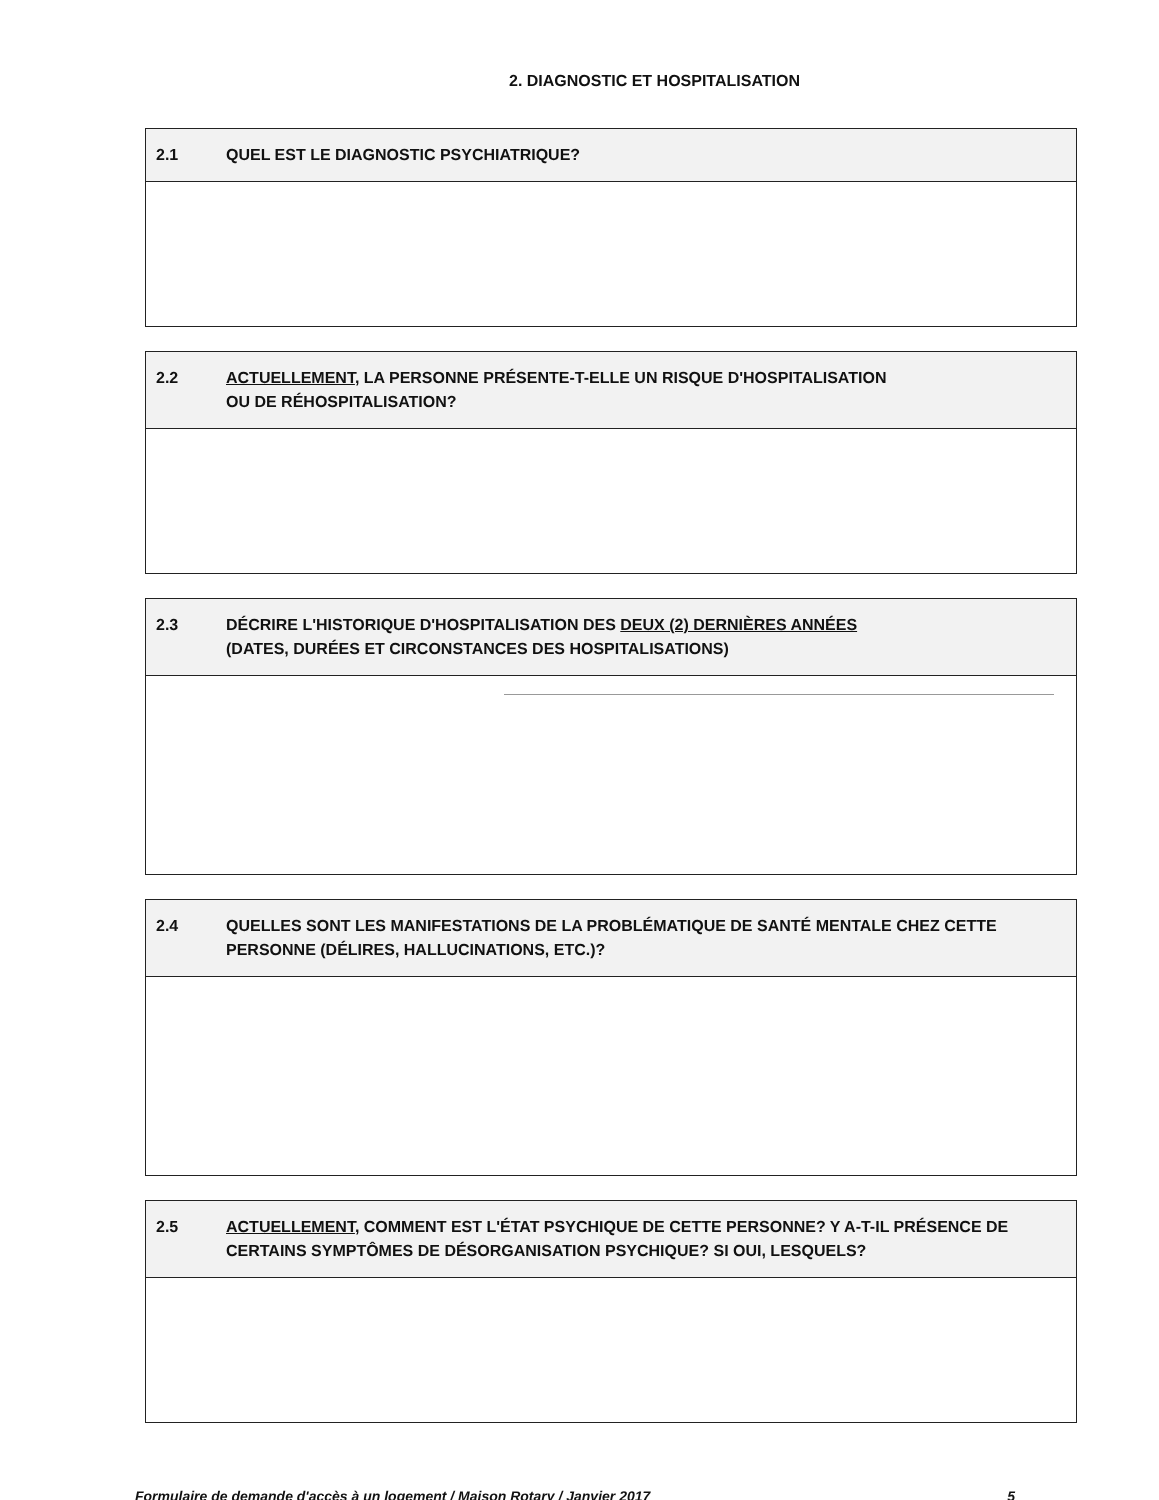2. DIAGNOSTIC ET HOSPITALISATION
2.1 QUEL EST LE DIAGNOSTIC PSYCHIATRIQUE?
2.2 ACTUELLEMENT, LA PERSONNE PRÉSENTE-T-ELLE UN RISQUE D'HOSPITALISATION
OU DE RÉHOSPITALISATION?
2.3 DÉCRIRE L'HISTORIQUE D'HOSPITALISATION DES DEUX (2) DERNIÈRES ANNÉES
(DATES, DURÉES ET CIRCONSTANCES DES HOSPITALISATIONS)
2.4 QUELLES SONT LES MANIFESTATIONS DE LA PROBLÉMATIQUE DE SANTÉ MENTALE CHEZ CETTE PERSONNE (DÉLIRES, HALLUCINATIONS, ETC.)?
2.5 ACTUELLEMENT, COMMENT EST L'ÉTAT PSYCHIQUE DE CETTE PERSONNE? Y A-T-IL PRÉSENCE DE CERTAINS SYMPTÔMES DE DÉSORGANISATION PSYCHIQUE? SI OUI, LESQUELS?
Formulaire de demande d'accès à un logement / Maison Rotary / Janvier 2017 5